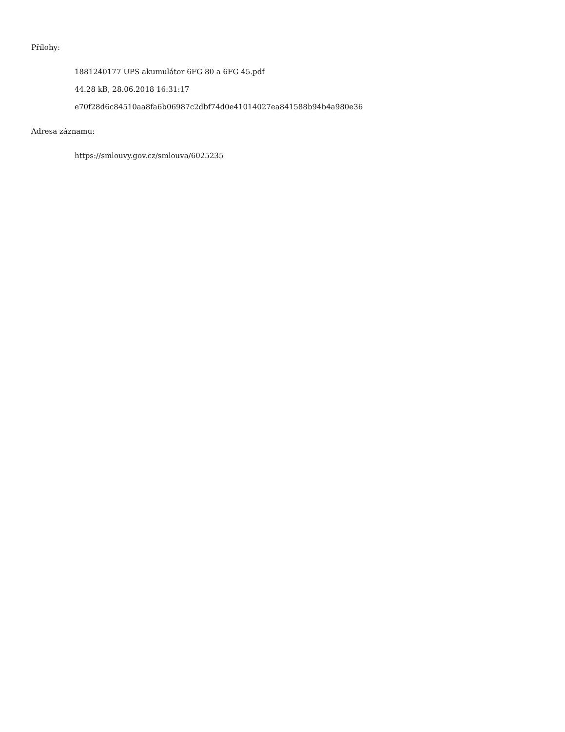Přílohy:
1881240177 UPS akumulátor 6FG 80 a 6FG 45.pdf
44.28 kB, 28.06.2018 16:31:17
e70f28d6c84510aa8fa6b06987c2dbf74d0e41014027ea841588b94b4a980e36
Adresa záznamu:
https://smlouvy.gov.cz/smlouva/6025235